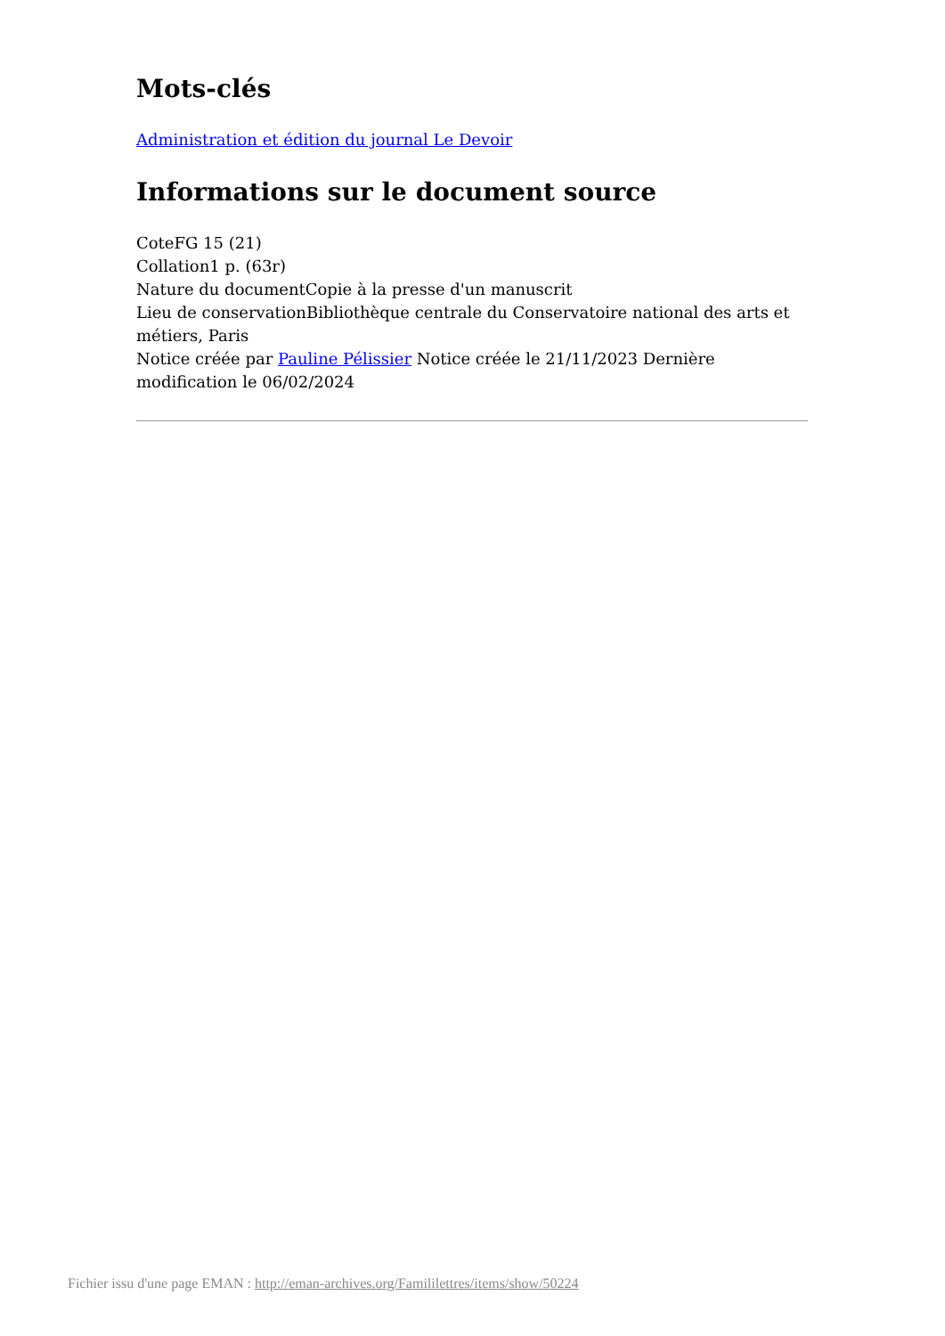Mots-clés
Administration et édition du journal Le Devoir
Informations sur le document source
CoteFG 15 (21)
Collation1 p. (63r)
Nature du documentCopie à la presse d'un manuscrit
Lieu de conservationBibliothèque centrale du Conservatoire national des arts et métiers, Paris
Notice créée par Pauline Pélissier Notice créée le 21/11/2023 Dernière modification le 06/02/2024
Fichier issu d'une page EMAN : http://eman-archives.org/Famililettres/items/show/50224